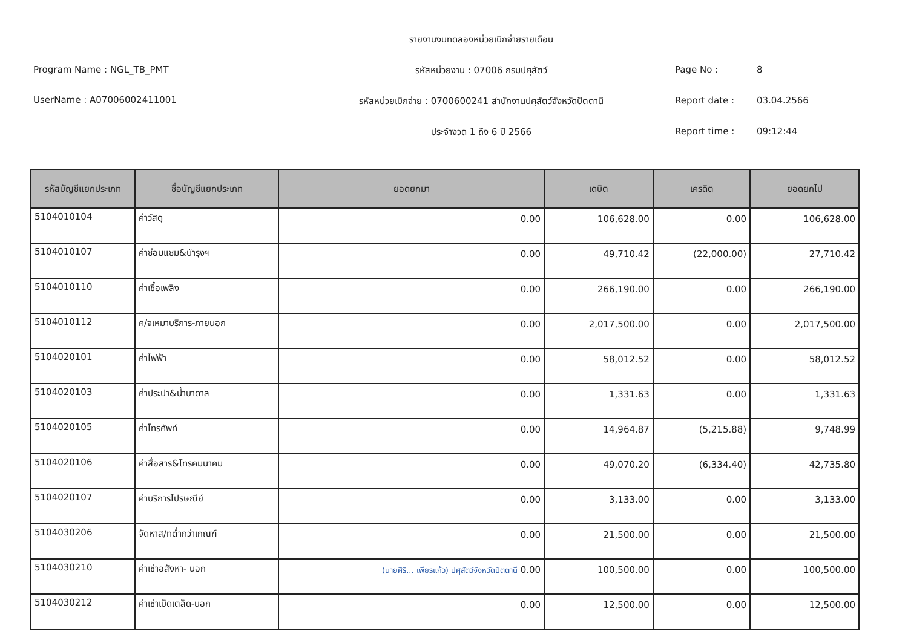Program Name : NGL_TB_PMT
UserName : A07006002411001
รายงานงบทดลองหน่วยเบิกจ่ายรายเดือน
รหัสหน่วยงาน : 07006 กรมปศุสัตว์
รหัสหน่วยเบิกจ่าย : 0700600241 สำนักงานปศุสัตว์จังหวัดปัตตานี
ประจำงวด 1 ถึง 6 ปี 2566
Page No : 8
Report date : 03.04.2566
Report time : 09:12:44
| รหัสบัญชีแยกประเภท | ชื่อบัญชีแยกประเภท | ยอดยกมา | เดบิต | เครดิต | ยอดยกไป |
| --- | --- | --- | --- | --- | --- |
| 5104010104 | ค่าวัสดุ | 0.00 | 106,628.00 | 0.00 | 106,628.00 |
| 5104010107 | ค่าซ่อมแซม&บำรุงฯ | 0.00 | 49,710.42 | (22,000.00) | 27,710.42 |
| 5104010110 | ค่าเชื้อเพลิง | 0.00 | 266,190.00 | 0.00 | 266,190.00 |
| 5104010112 | ค/จเหมาบริการ-ภายนอก | 0.00 | 2,017,500.00 | 0.00 | 2,017,500.00 |
| 5104020101 | ค่าไฟฟ้า | 0.00 | 58,012.52 | 0.00 | 58,012.52 |
| 5104020103 | ค่าประปา&น้ำบาดาล | 0.00 | 1,331.63 | 0.00 | 1,331.63 |
| 5104020105 | ค่าโทรศัพท์ | 0.00 | 14,964.87 | (5,215.88) | 9,748.99 |
| 5104020106 | ค่าสื่อสาร&โทรคมนาคม | 0.00 | 49,070.20 | (6,334.40) | 42,735.80 |
| 5104020107 | ค่าบริการไปรษณีย์ | 0.00 | 3,133.00 | 0.00 | 3,133.00 |
| 5104030206 | จัดหาส/ทต่ำกว่าเกณฑ์ | 0.00 | 21,500.00 | 0.00 | 21,500.00 |
| 5104030210 | ค่าเช่าอสังหา- นอก | (นายศิริ... เพียรแก้ว) ปศุสัตว์จังหวัดปัตตานี 0.00 | 100,500.00 | 0.00 | 100,500.00 |
| 5104030212 | ค่าเช่าเบ็ดเตล็ด-นอก | 0.00 | 12,500.00 | 0.00 | 12,500.00 |